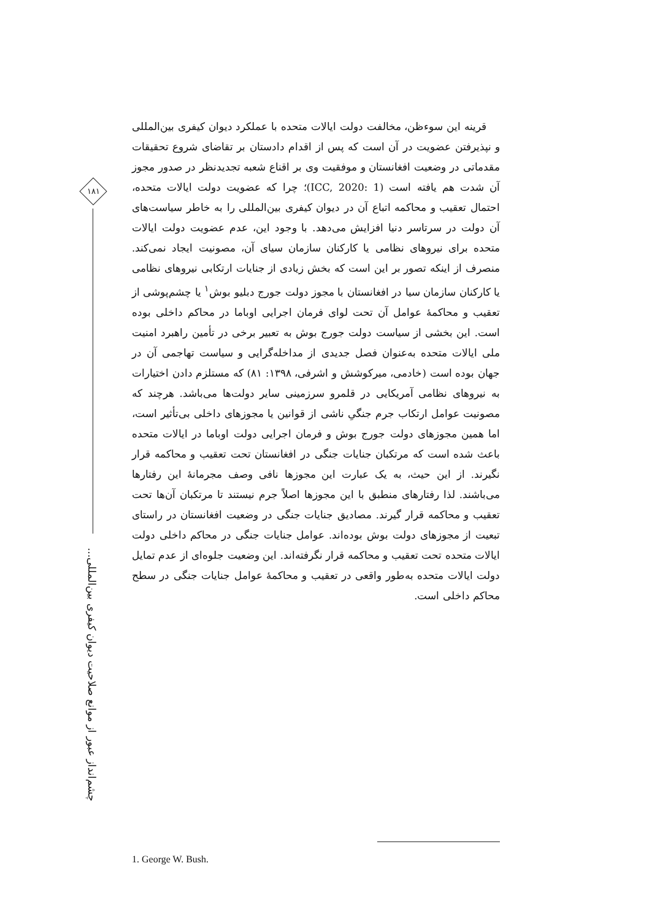۱۸۱
چشم‌انداز عبور از موانع صلاحیت دیوان کیفری بین‌المللی...
قرینه این سوءظن، مخالفت دولت ایالات متحده با عملکرد دیوان کیفری بین‌المللی و نپذیرفتن عضویت در آن است که پس از اقدام دادستان بر تقاضای شروع تحقیقات مقدماتی در وضعیت افغانستان و موفقیت وی بر اقناع شعبه تجدیدنظر در صدور مجوز آن شدت هم یافته است (ICC, 2020: 1)؛ چرا که عضویت دولت ایالات متحده، احتمال تعقیب و محاکمه اتباع آن در دیوان کیفری بین‌المللی را به خاطر سیاست‌های آن دولت در سرتاسر دنیا افزایش می‌دهد. با وجود این، عدم عضویت دولت ایالات متحده برای نیروهای نظامی یا کارکنان سازمان سیای آن، مصونیت ایجاد نمی‌کند. منصرف از اینکه تصور بر این است که بخش زیادی از جنایات ارتکابی نیروهای نظامی یا کارکنان سازمان سیا در افغانستان با مجوز دولت جورج دبلیو بوش<sup>۱</sup> یا چشم‌پوشی از تعقیب و محاکمهٔ عوامل آن تحت لوای فرمان اجرایی اوباما در محاکم داخلی بوده است. این بخشی از سیاست دولت جورج بوش به تعبیر برخی در تأمین راهبرد امنیت ملی ایالات متحده به‌عنوان فصل جدیدی از مداخله‌گرایی و سیاست تهاجمی آن در جهان بوده است (خادمی، میرکوشش و اشرفی، ۱۳۹۸: ۸۱) که مستلزم دادن اختیارات به نیروهای نظامی آمریکایی در قلمرو سرزمینی سایر دولت‌ها می‌باشد. هرچند که مصونیت عوامل ارتکاب جرم جنگیِ ناشی از قوانین یا مجوزهای داخلی بی‌تأثیر است، اما همین مجوزهای دولت جورج بوش و فرمان اجرایی دولت اوباما در ایالات متحده باعث شده است که مرتکبان جنایات جنگی در افغانستان تحت تعقیب و محاکمه قرار نگیرند. از این حیث، به یک عبارت این مجوزها نافی وصف مجرمانهٔ این رفتارها می‌باشند. لذا رفتارهای منطبق با این مجوزها اصلاً جرم نیستند تا مرتکبان آن‌ها تحت تعقیب و محاکمه قرار گیرند. مصادیق جنایات جنگی در وضعیت افغانستان در راستای تبعیت از مجوزهای دولت بوش بوده‌اند. عوامل جنایات جنگی در محاکم داخلی دولت ایالات متحده تحت تعقیب و محاکمه قرار نگرفته‌اند. این وضعیت جلوه‌ای از عدم تمایل دولت ایالات متحده به‌طور واقعی در تعقیب و محاکمهٔ عوامل جنایات جنگی در سطح محاکم داخلی است.
1. George W. Bush.